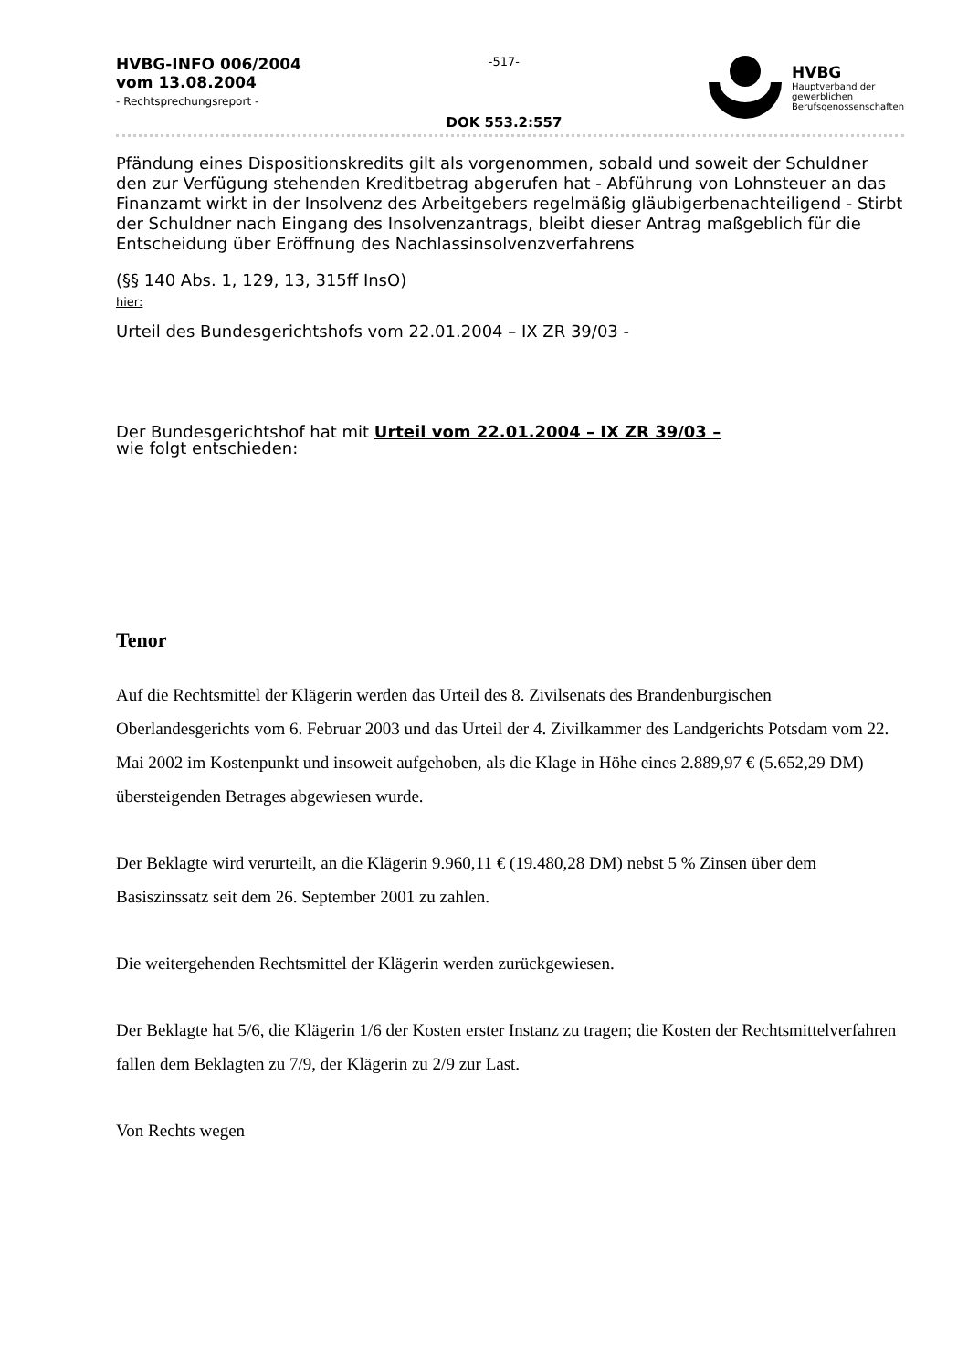HVBG-INFO 006/2004
vom 13.08.2004
- Rechtsprechungsreport -
-517-
DOK 553.2:557
HVBG
Hauptverband der
gewerblichen
Berufsgenossenschaften
Pfändung eines Dispositionskredits gilt als vorgenommen, sobald und soweit der Schuldner den zur Verfügung stehenden Kreditbetrag abgerufen hat - Abführung von Lohnsteuer an das Finanzamt wirkt in der Insolvenz des Arbeitgebers regelmäßig gläubigerbenachteiligend - Stirbt der Schuldner nach Eingang des Insolvenzantrags, bleibt dieser Antrag maßgeblich für die Entscheidung über Eröffnung des Nachlassinsolvenzverfahrens
(§§ 140 Abs. 1, 129, 13, 315ff InsO)
hier:
Urteil des Bundesgerichtshofs vom 22.01.2004 – IX ZR 39/03 -
Der Bundesgerichtshof hat mit Urteil vom 22.01.2004 – IX ZR 39/03 –
wie folgt entschieden:
Tenor
Auf die Rechtsmittel der Klägerin werden das Urteil des 8. Zivilsenats des Brandenburgischen Oberlandesgerichts vom 6. Februar 2003 und das Urteil der 4. Zivilkammer des Landgerichts Potsdam vom 22. Mai 2002 im Kostenpunkt und insoweit aufgehoben, als die Klage in Höhe eines 2.889,97 € (5.652,29 DM) übersteigenden Betrages abgewiesen wurde.
Der Beklagte wird verurteilt, an die Klägerin 9.960,11 € (19.480,28 DM) nebst 5 % Zinsen über dem Basiszinssatz seit dem 26. September 2001 zu zahlen.
Die weitergehenden Rechtsmittel der Klägerin werden zurückgewiesen.
Der Beklagte hat 5/6, die Klägerin 1/6 der Kosten erster Instanz zu tragen; die Kosten der Rechtsmittelverfahren fallen dem Beklagten zu 7/9, der Klägerin zu 2/9 zur Last.
Von Rechts wegen